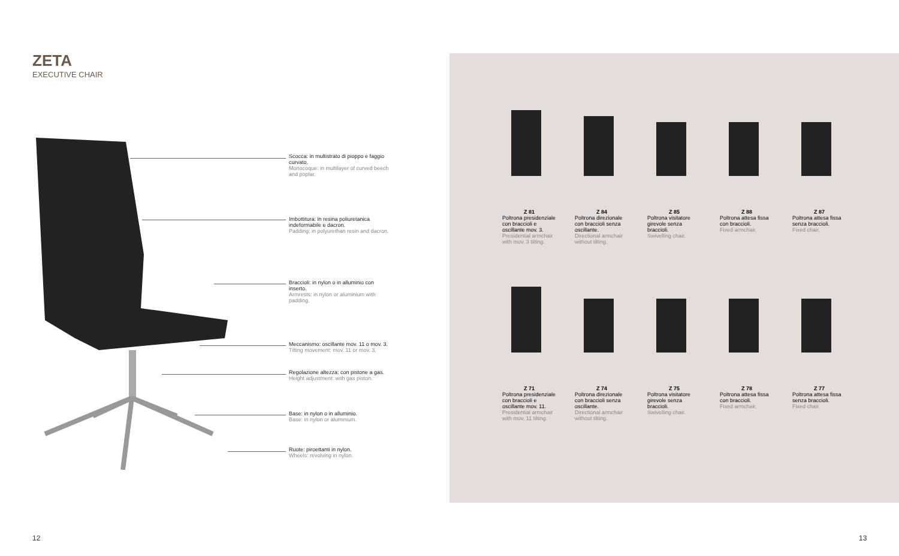ZETA
EXECUTIVE CHAIR
Scocca: in multistrato di pioppo e faggio curvato.
Monocoque: in multilayer of curved beech and poplar.
Imbottitura: in resina poliuretanica indeformabile e dacron.
Padding: in polyurethan resin and dacron.
Braccioli: in nylon o in alluminio con inserto.
Armrests: in nylon or aluminium with padding.
Meccanismo: oscillante mov. 11 o mov. 3.
Tilting movement: mov. 11 or mov. 3.
Regolazione altezza: con pistone a gas.
Height adjustment: with gas piston.
Base: in nylon o in alluminio.
Base: in nylon or aluminium.
Ruote: piroettanti in nylon.
Wheels: revolving in nylon.
12
Z 81
Poltrona presidenziale con braccioli e oscillante mov. 3.
Presidential armchair with mov. 3 tilting.
Z 84
Poltrona direzionale con braccioli senza oscillante.
Directional armchair without tilting.
Z 85
Poltrona visitatore girevole senza braccioli.
Swivelling chair.
Z 88
Poltrona attesa fissa con braccioli.
Fixed armchair.
Z 87
Poltrona attesa fissa senza braccioli.
Fixed chair.
Z 71
Poltrona presidenziale con braccioli e oscillante mov. 11.
Presidential armchair with mov. 11 tilting.
Z 74
Poltrona direzionale con braccioli senza oscillante.
Directional armchair without tilting.
Z 75
Poltrona visitatore girevole senza braccioli.
Swivelling chair.
Z 78
Poltrona attesa fissa con braccioli.
Fixed armchair.
Z 77
Poltrona attesa fissa senza braccioli.
Fixed chair.
13